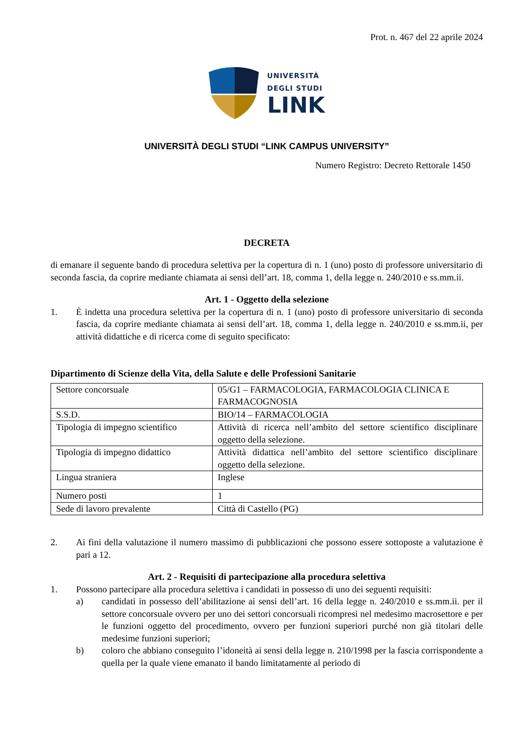Prot. n. 467 del 22 aprile 2024
UNIVERSITÀ
DEGLI STUDI
LINK
UNIVERSITÀ DEGLI STUDI “LINK CAMPUS UNIVERSITY”
Numero Registro: Decreto Rettorale 1450
DECRETA
di emanare il seguente bando di procedura selettiva per la copertura di n. 1 (uno) posto di professore universitario di seconda fascia, da coprire mediante chiamata ai sensi dell’art. 18, comma 1, della legge n. 240/2010 e ss.mm.ii.
Art. 1 - Oggetto della selezione
1. È indetta una procedura selettiva per la copertura di n. 1 (uno) posto di professore universitario di seconda fascia, da coprire mediante chiamata ai sensi dell’art. 18, comma 1, della legge n. 240/2010 e ss.mm.ii, per attività didattiche e di ricerca come di seguito specificato:
Dipartimento di Scienze della Vita, della Salute e delle Professioni Sanitarie
| Settore concorsuale | 05/G1 – FARMACOLOGIA, FARMACOLOGIA CLINICA E FARMACOGNOSIA |
| S.S.D. | BIO/14 – FARMACOLOGIA |
| Tipologia di impegno scientifico | Attività di ricerca nell’ambito del settore scientifico disciplinare oggetto della selezione. |
| Tipologia di impegno didattico | Attività didattica nell’ambito del settore scientifico disciplinare oggetto della selezione. |
| Lingua straniera | Inglese |
| Numero posti | 1 |
| Sede di lavoro prevalente | Città di Castello (PG) |
2. Ai fini della valutazione il numero massimo di pubblicazioni che possono essere sottoposte a valutazione è pari a 12.
Art. 2 - Requisiti di partecipazione alla procedura selettiva
1. Possono partecipare alla procedura selettiva i candidati in possesso di uno dei seguenti requisiti:
a) candidati in possesso dell’abilitazione ai sensi dell’art. 16 della legge n. 240/2010 e ss.mm.ii. per il settore concorsuale ovvero per uno dei settori concorsuali ricompresi nel medesimo macrosettore e per le funzioni oggetto del procedimento, ovvero per funzioni superiori purché non già titolari delle medesime funzioni superiori;
b) coloro che abbiano conseguito l’idoneità ai sensi della legge n. 210/1998 per la fascia corrispondente a quella per la quale viene emanato il bando limitatamente al periodo di